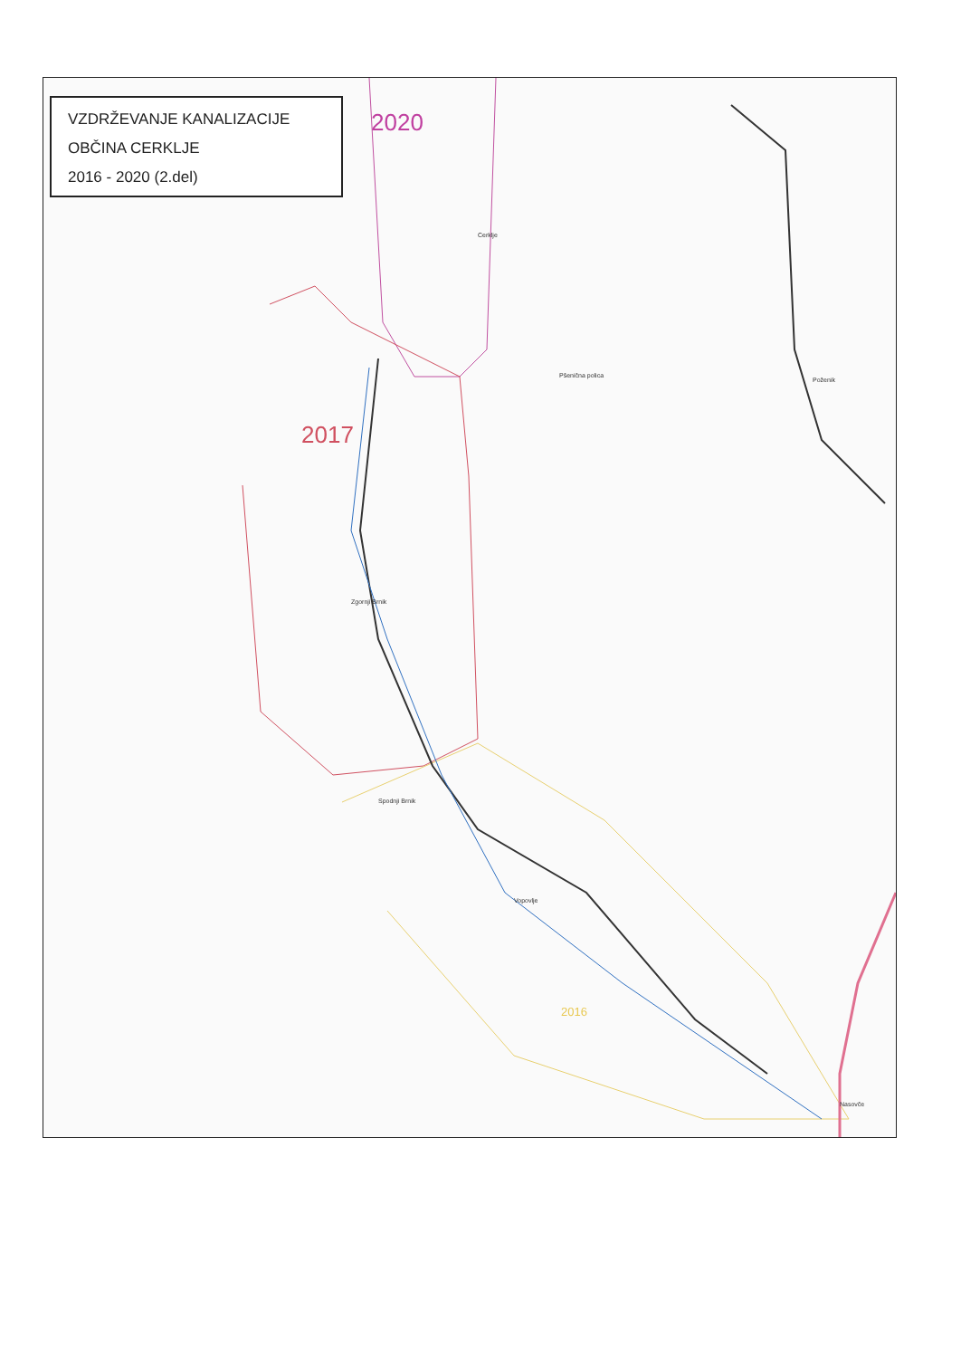Zgornji Brnik
Spodnji Brnik
Cerklje
Pšenična polica
Poženik
Vopovlje
Nasovče
VZDRŽEVANJE KANALIZACIJE
OBČINA CERKLJE
2016 - 2020 (2.del)
2020
2017
2016